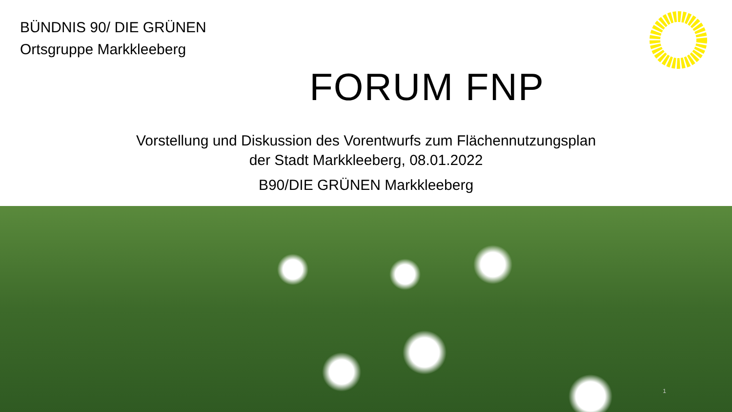BÜNDNIS 90/ DIE GRÜNEN
Ortsgruppe Markkleeberg
FORUM FNP
Vorstellung und Diskussion des Vorentwurfs zum Flächennutzungsplan
der Stadt Markkleeberg, 08.01.2022
B90/DIE GRÜNEN Markkleeberg
1